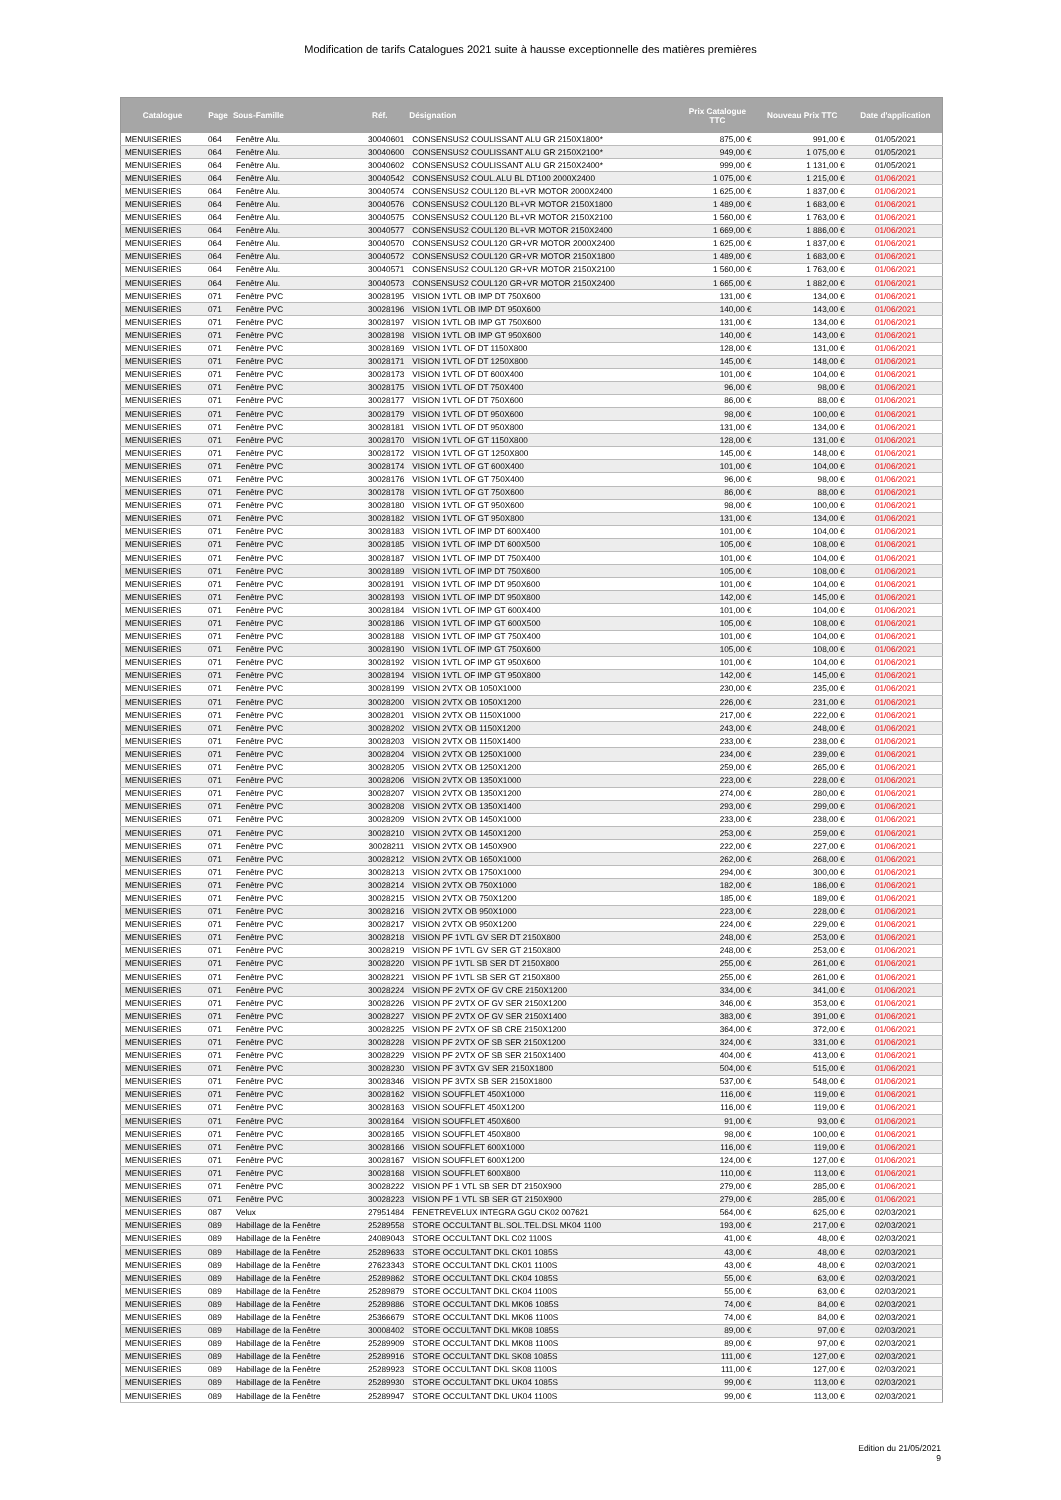Modification de tarifs Catalogues 2021 suite à hausse exceptionnelle des matières premières
| Catalogue | Page | Sous-Famille | Réf. | Désignation | Prix Catalogue TTC | Nouveau Prix TTC | Date d'application |
| --- | --- | --- | --- | --- | --- | --- | --- |
| MENUISERIES | 064 | Fenêtre Alu. | 30040601 | CONSENSUS2 COULISSANT ALU GR 2150X1800* | 875,00 € | 991,00 € | 01/05/2021 |
| MENUISERIES | 064 | Fenêtre Alu. | 30040600 | CONSENSUS2 COULISSANT ALU GR 2150X2100* | 949,00 € | 1 075,00 € | 01/05/2021 |
| MENUISERIES | 064 | Fenêtre Alu. | 30040602 | CONSENSUS2 COULISSANT ALU GR 2150X2400* | 999,00 € | 1 131,00 € | 01/05/2021 |
| MENUISERIES | 064 | Fenêtre Alu. | 30040542 | CONSENSUS2 COUL.ALU BL DT100 2000X2400 | 1 075,00 € | 1 215,00 € | 01/06/2021 |
| MENUISERIES | 064 | Fenêtre Alu. | 30040574 | CONSENSUS2 COUL120 BL+VR MOTOR 2000X2400 | 1 625,00 € | 1 837,00 € | 01/06/2021 |
| MENUISERIES | 064 | Fenêtre Alu. | 30040576 | CONSENSUS2 COUL120 BL+VR MOTOR 2150X1800 | 1 489,00 € | 1 683,00 € | 01/06/2021 |
| MENUISERIES | 064 | Fenêtre Alu. | 30040575 | CONSENSUS2 COUL120 BL+VR MOTOR 2150X2100 | 1 560,00 € | 1 763,00 € | 01/06/2021 |
| MENUISERIES | 064 | Fenêtre Alu. | 30040577 | CONSENSUS2 COUL120 BL+VR MOTOR 2150X2400 | 1 669,00 € | 1 886,00 € | 01/06/2021 |
| MENUISERIES | 064 | Fenêtre Alu. | 30040570 | CONSENSUS2 COUL120 GR+VR MOTOR 2000X2400 | 1 625,00 € | 1 837,00 € | 01/06/2021 |
| MENUISERIES | 064 | Fenêtre Alu. | 30040572 | CONSENSUS2 COUL120 GR+VR MOTOR 2150X1800 | 1 489,00 € | 1 683,00 € | 01/06/2021 |
| MENUISERIES | 064 | Fenêtre Alu. | 30040571 | CONSENSUS2 COUL120 GR+VR MOTOR 2150X2100 | 1 560,00 € | 1 763,00 € | 01/06/2021 |
| MENUISERIES | 064 | Fenêtre Alu. | 30040573 | CONSENSUS2 COUL120 GR+VR MOTOR 2150X2400 | 1 665,00 € | 1 882,00 € | 01/06/2021 |
| MENUISERIES | 071 | Fenêtre PVC | 30028195 | VISION 1VTL OB IMP DT 750X600 | 131,00 € | 134,00 € | 01/06/2021 |
| MENUISERIES | 071 | Fenêtre PVC | 30028196 | VISION 1VTL OB IMP DT 950X600 | 140,00 € | 143,00 € | 01/06/2021 |
| MENUISERIES | 071 | Fenêtre PVC | 30028197 | VISION 1VTL OB IMP GT 750X600 | 131,00 € | 134,00 € | 01/06/2021 |
| MENUISERIES | 071 | Fenêtre PVC | 30028198 | VISION 1VTL OB IMP GT 950X600 | 140,00 € | 143,00 € | 01/06/2021 |
| MENUISERIES | 071 | Fenêtre PVC | 30028169 | VISION 1VTL OF DT 1150X800 | 128,00 € | 131,00 € | 01/06/2021 |
| MENUISERIES | 071 | Fenêtre PVC | 30028171 | VISION 1VTL OF DT 1250X800 | 145,00 € | 148,00 € | 01/06/2021 |
| MENUISERIES | 071 | Fenêtre PVC | 30028173 | VISION 1VTL OF DT 600X400 | 101,00 € | 104,00 € | 01/06/2021 |
| MENUISERIES | 071 | Fenêtre PVC | 30028175 | VISION 1VTL OF DT 750X400 | 96,00 € | 98,00 € | 01/06/2021 |
| MENUISERIES | 071 | Fenêtre PVC | 30028177 | VISION 1VTL OF DT 750X600 | 86,00 € | 88,00 € | 01/06/2021 |
| MENUISERIES | 071 | Fenêtre PVC | 30028179 | VISION 1VTL OF DT 950X600 | 98,00 € | 100,00 € | 01/06/2021 |
| MENUISERIES | 071 | Fenêtre PVC | 30028181 | VISION 1VTL OF DT 950X800 | 131,00 € | 134,00 € | 01/06/2021 |
| MENUISERIES | 071 | Fenêtre PVC | 30028170 | VISION 1VTL OF GT 1150X800 | 128,00 € | 131,00 € | 01/06/2021 |
| MENUISERIES | 071 | Fenêtre PVC | 30028172 | VISION 1VTL OF GT 1250X800 | 145,00 € | 148,00 € | 01/06/2021 |
| MENUISERIES | 071 | Fenêtre PVC | 30028174 | VISION 1VTL OF GT 600X400 | 101,00 € | 104,00 € | 01/06/2021 |
| MENUISERIES | 071 | Fenêtre PVC | 30028176 | VISION 1VTL OF GT 750X400 | 96,00 € | 98,00 € | 01/06/2021 |
| MENUISERIES | 071 | Fenêtre PVC | 30028178 | VISION 1VTL OF GT 750X600 | 86,00 € | 88,00 € | 01/06/2021 |
| MENUISERIES | 071 | Fenêtre PVC | 30028180 | VISION 1VTL OF GT 950X600 | 98,00 € | 100,00 € | 01/06/2021 |
| MENUISERIES | 071 | Fenêtre PVC | 30028182 | VISION 1VTL OF GT 950X800 | 131,00 € | 134,00 € | 01/06/2021 |
| MENUISERIES | 071 | Fenêtre PVC | 30028183 | VISION 1VTL OF IMP DT 600X400 | 101,00 € | 104,00 € | 01/06/2021 |
| MENUISERIES | 071 | Fenêtre PVC | 30028185 | VISION 1VTL OF IMP DT 600X500 | 105,00 € | 108,00 € | 01/06/2021 |
| MENUISERIES | 071 | Fenêtre PVC | 30028187 | VISION 1VTL OF IMP DT 750X400 | 101,00 € | 104,00 € | 01/06/2021 |
| MENUISERIES | 071 | Fenêtre PVC | 30028189 | VISION 1VTL OF IMP DT 750X600 | 105,00 € | 108,00 € | 01/06/2021 |
| MENUISERIES | 071 | Fenêtre PVC | 30028191 | VISION 1VTL OF IMP DT 950X600 | 101,00 € | 104,00 € | 01/06/2021 |
| MENUISERIES | 071 | Fenêtre PVC | 30028193 | VISION 1VTL OF IMP DT 950X800 | 142,00 € | 145,00 € | 01/06/2021 |
| MENUISERIES | 071 | Fenêtre PVC | 30028184 | VISION 1VTL OF IMP GT 600X400 | 101,00 € | 104,00 € | 01/06/2021 |
| MENUISERIES | 071 | Fenêtre PVC | 30028186 | VISION 1VTL OF IMP GT 600X500 | 105,00 € | 108,00 € | 01/06/2021 |
| MENUISERIES | 071 | Fenêtre PVC | 30028188 | VISION 1VTL OF IMP GT 750X400 | 101,00 € | 104,00 € | 01/06/2021 |
| MENUISERIES | 071 | Fenêtre PVC | 30028190 | VISION 1VTL OF IMP GT 750X600 | 105,00 € | 108,00 € | 01/06/2021 |
| MENUISERIES | 071 | Fenêtre PVC | 30028192 | VISION 1VTL OF IMP GT 950X600 | 101,00 € | 104,00 € | 01/06/2021 |
| MENUISERIES | 071 | Fenêtre PVC | 30028194 | VISION 1VTL OF IMP GT 950X800 | 142,00 € | 145,00 € | 01/06/2021 |
| MENUISERIES | 071 | Fenêtre PVC | 30028199 | VISION 2VTX OB 1050X1000 | 230,00 € | 235,00 € | 01/06/2021 |
| MENUISERIES | 071 | Fenêtre PVC | 30028200 | VISION 2VTX OB 1050X1200 | 226,00 € | 231,00 € | 01/06/2021 |
| MENUISERIES | 071 | Fenêtre PVC | 30028201 | VISION 2VTX OB 1150X1000 | 217,00 € | 222,00 € | 01/06/2021 |
| MENUISERIES | 071 | Fenêtre PVC | 30028202 | VISION 2VTX OB 1150X1200 | 243,00 € | 248,00 € | 01/06/2021 |
| MENUISERIES | 071 | Fenêtre PVC | 30028203 | VISION 2VTX OB 1150X1400 | 233,00 € | 238,00 € | 01/06/2021 |
| MENUISERIES | 071 | Fenêtre PVC | 30028204 | VISION 2VTX OB 1250X1000 | 234,00 € | 239,00 € | 01/06/2021 |
| MENUISERIES | 071 | Fenêtre PVC | 30028205 | VISION 2VTX OB 1250X1200 | 259,00 € | 265,00 € | 01/06/2021 |
| MENUISERIES | 071 | Fenêtre PVC | 30028206 | VISION 2VTX OB 1350X1000 | 223,00 € | 228,00 € | 01/06/2021 |
| MENUISERIES | 071 | Fenêtre PVC | 30028207 | VISION 2VTX OB 1350X1200 | 274,00 € | 280,00 € | 01/06/2021 |
| MENUISERIES | 071 | Fenêtre PVC | 30028208 | VISION 2VTX OB 1350X1400 | 293,00 € | 299,00 € | 01/06/2021 |
| MENUISERIES | 071 | Fenêtre PVC | 30028209 | VISION 2VTX OB 1450X1000 | 233,00 € | 238,00 € | 01/06/2021 |
| MENUISERIES | 071 | Fenêtre PVC | 30028210 | VISION 2VTX OB 1450X1200 | 253,00 € | 259,00 € | 01/06/2021 |
| MENUISERIES | 071 | Fenêtre PVC | 30028211 | VISION 2VTX OB 1450X900 | 222,00 € | 227,00 € | 01/06/2021 |
| MENUISERIES | 071 | Fenêtre PVC | 30028212 | VISION 2VTX OB 1650X1000 | 262,00 € | 268,00 € | 01/06/2021 |
| MENUISERIES | 071 | Fenêtre PVC | 30028213 | VISION 2VTX OB 1750X1000 | 294,00 € | 300,00 € | 01/06/2021 |
| MENUISERIES | 071 | Fenêtre PVC | 30028214 | VISION 2VTX OB 750X1000 | 182,00 € | 186,00 € | 01/06/2021 |
| MENUISERIES | 071 | Fenêtre PVC | 30028215 | VISION 2VTX OB 750X1200 | 185,00 € | 189,00 € | 01/06/2021 |
| MENUISERIES | 071 | Fenêtre PVC | 30028216 | VISION 2VTX OB 950X1000 | 223,00 € | 228,00 € | 01/06/2021 |
| MENUISERIES | 071 | Fenêtre PVC | 30028217 | VISION 2VTX OB 950X1200 | 224,00 € | 229,00 € | 01/06/2021 |
| MENUISERIES | 071 | Fenêtre PVC | 30028218 | VISION PF 1VTL GV SER DT 2150X800 | 248,00 € | 253,00 € | 01/06/2021 |
| MENUISERIES | 071 | Fenêtre PVC | 30028219 | VISION PF 1VTL GV SER GT 2150X800 | 248,00 € | 253,00 € | 01/06/2021 |
| MENUISERIES | 071 | Fenêtre PVC | 30028220 | VISION PF 1VTL SB SER DT 2150X800 | 255,00 € | 261,00 € | 01/06/2021 |
| MENUISERIES | 071 | Fenêtre PVC | 30028221 | VISION PF 1VTL SB SER GT 2150X800 | 255,00 € | 261,00 € | 01/06/2021 |
| MENUISERIES | 071 | Fenêtre PVC | 30028224 | VISION PF 2VTX OF GV CRE 2150X1200 | 334,00 € | 341,00 € | 01/06/2021 |
| MENUISERIES | 071 | Fenêtre PVC | 30028226 | VISION PF 2VTX OF GV SER 2150X1200 | 346,00 € | 353,00 € | 01/06/2021 |
| MENUISERIES | 071 | Fenêtre PVC | 30028227 | VISION PF 2VTX OF GV SER 2150X1400 | 383,00 € | 391,00 € | 01/06/2021 |
| MENUISERIES | 071 | Fenêtre PVC | 30028225 | VISION PF 2VTX OF SB CRE 2150X1200 | 364,00 € | 372,00 € | 01/06/2021 |
| MENUISERIES | 071 | Fenêtre PVC | 30028228 | VISION PF 2VTX OF SB SER 2150X1200 | 324,00 € | 331,00 € | 01/06/2021 |
| MENUISERIES | 071 | Fenêtre PVC | 30028229 | VISION PF 2VTX OF SB SER 2150X1400 | 404,00 € | 413,00 € | 01/06/2021 |
| MENUISERIES | 071 | Fenêtre PVC | 30028230 | VISION PF 3VTX GV SER 2150X1800 | 504,00 € | 515,00 € | 01/06/2021 |
| MENUISERIES | 071 | Fenêtre PVC | 30028346 | VISION PF 3VTX SB SER 2150X1800 | 537,00 € | 548,00 € | 01/06/2021 |
| MENUISERIES | 071 | Fenêtre PVC | 30028162 | VISION SOUFFLET 450X1000 | 116,00 € | 119,00 € | 01/06/2021 |
| MENUISERIES | 071 | Fenêtre PVC | 30028163 | VISION SOUFFLET 450X1200 | 116,00 € | 119,00 € | 01/06/2021 |
| MENUISERIES | 071 | Fenêtre PVC | 30028164 | VISION SOUFFLET 450X600 | 91,00 € | 93,00 € | 01/06/2021 |
| MENUISERIES | 071 | Fenêtre PVC | 30028165 | VISION SOUFFLET 450X800 | 98,00 € | 100,00 € | 01/06/2021 |
| MENUISERIES | 071 | Fenêtre PVC | 30028166 | VISION SOUFFLET 600X1000 | 116,00 € | 119,00 € | 01/06/2021 |
| MENUISERIES | 071 | Fenêtre PVC | 30028167 | VISION SOUFFLET 600X1200 | 124,00 € | 127,00 € | 01/06/2021 |
| MENUISERIES | 071 | Fenêtre PVC | 30028168 | VISION SOUFFLET 600X800 | 110,00 € | 113,00 € | 01/06/2021 |
| MENUISERIES | 071 | Fenêtre PVC | 30028222 | VISION PF 1 VTL SB SER DT 2150X900 | 279,00 € | 285,00 € | 01/06/2021 |
| MENUISERIES | 071 | Fenêtre PVC | 30028223 | VISION PF 1 VTL SB SER GT 2150X900 | 279,00 € | 285,00 € | 01/06/2021 |
| MENUISERIES | 087 | Velux | 27951484 | FENETREVELUX INTEGRA GGU CK02 007621 | 564,00 € | 625,00 € | 02/03/2021 |
| MENUISERIES | 089 | Habillage de la Fenêtre | 25289558 | STORE OCCULTANT BL.SOL.TEL.DSL MK04 1100 | 193,00 € | 217,00 € | 02/03/2021 |
| MENUISERIES | 089 | Habillage de la Fenêtre | 24089043 | STORE OCCULTANT DKL C02 1100S | 41,00 € | 48,00 € | 02/03/2021 |
| MENUISERIES | 089 | Habillage de la Fenêtre | 25289633 | STORE OCCULTANT DKL CK01 1085S | 43,00 € | 48,00 € | 02/03/2021 |
| MENUISERIES | 089 | Habillage de la Fenêtre | 27623343 | STORE OCCULTANT DKL CK01 1100S | 43,00 € | 48,00 € | 02/03/2021 |
| MENUISERIES | 089 | Habillage de la Fenêtre | 25289862 | STORE OCCULTANT DKL CK04 1085S | 55,00 € | 63,00 € | 02/03/2021 |
| MENUISERIES | 089 | Habillage de la Fenêtre | 25289879 | STORE OCCULTANT DKL CK04 1100S | 55,00 € | 63,00 € | 02/03/2021 |
| MENUISERIES | 089 | Habillage de la Fenêtre | 25289886 | STORE OCCULTANT DKL MK06 1085S | 74,00 € | 84,00 € | 02/03/2021 |
| MENUISERIES | 089 | Habillage de la Fenêtre | 25366679 | STORE OCCULTANT DKL MK06 1100S | 74,00 € | 84,00 € | 02/03/2021 |
| MENUISERIES | 089 | Habillage de la Fenêtre | 30008402 | STORE OCCULTANT DKL MK08 1085S | 89,00 € | 97,00 € | 02/03/2021 |
| MENUISERIES | 089 | Habillage de la Fenêtre | 25289909 | STORE OCCULTANT DKL MK08 1100S | 89,00 € | 97,00 € | 02/03/2021 |
| MENUISERIES | 089 | Habillage de la Fenêtre | 25289916 | STORE OCCULTANT DKL SK08 1085S | 111,00 € | 127,00 € | 02/03/2021 |
| MENUISERIES | 089 | Habillage de la Fenêtre | 25289923 | STORE OCCULTANT DKL SK08 1100S | 111,00 € | 127,00 € | 02/03/2021 |
| MENUISERIES | 089 | Habillage de la Fenêtre | 25289930 | STORE OCCULTANT DKL UK04 1085S | 99,00 € | 113,00 € | 02/03/2021 |
| MENUISERIES | 089 | Habillage de la Fenêtre | 25289947 | STORE OCCULTANT DKL UK04 1100S | 99,00 € | 113,00 € | 02/03/2021 |
Edition du 21/05/2021
9